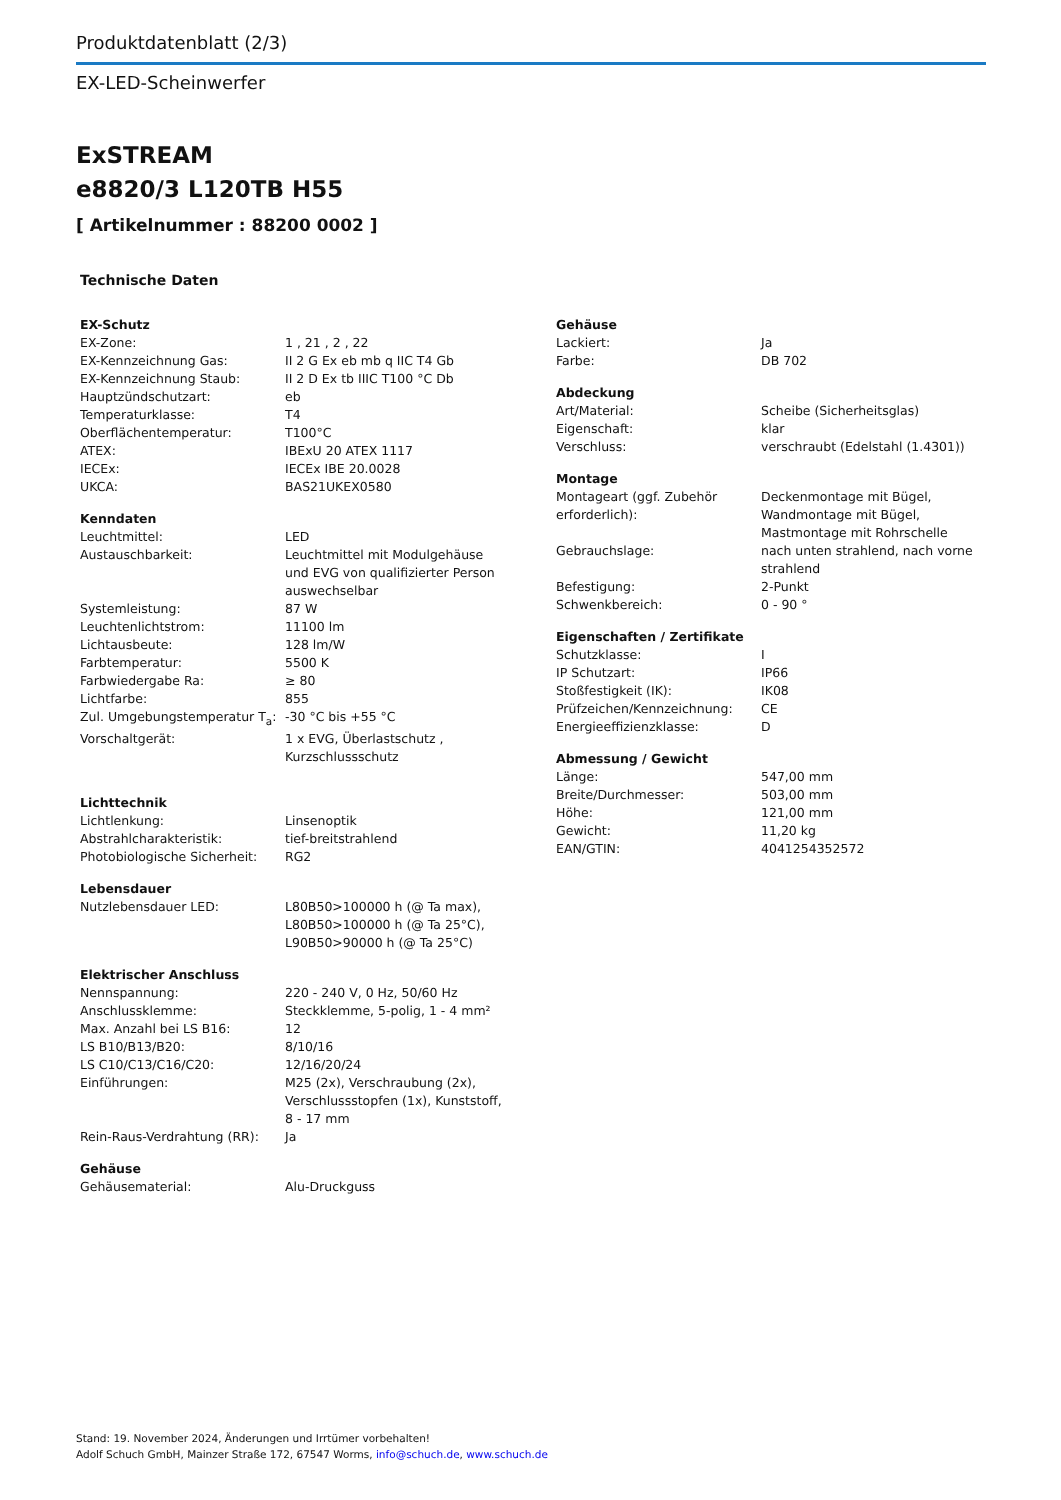Produktdatenblatt (2/3)
EX-LED-Scheinwerfer
ExSTREAM
e8820/3 L120TB H55
[ Artikelnummer : 88200 0002 ]
Technische Daten
| EX-Schutz | |
| EX-Zone: | 1 , 21 , 2 , 22 |
| EX-Kennzeichnung Gas: | II 2 G Ex eb mb q IIC T4 Gb |
| EX-Kennzeichnung Staub: | II 2 D Ex tb IIIC T100 °C Db |
| Hauptzündschutzart: | eb |
| Temperaturklasse: | T4 |
| Oberflächentemperatur: | T100°C |
| ATEX: | IBExU 20 ATEX 1117 |
| IECEx: | IECEx IBE 20.0028 |
| UKCA: | BAS21UKEX0580 |
| Kenndaten | |
| Leuchtmittel: | LED |
| Austauschbarkeit: | Leuchtmittel mit Modulgehäuse und EVG von qualifizierter Person auswechselbar |
| Systemleistung: | 87 W |
| Leuchtenlichtstrom: | 11100 lm |
| Lichtausbeute: | 128 lm/W |
| Farbtemperatur: | 5500 K |
| Farbwiedergabe Ra: | ≥ 80 |
| Lichtfarbe: | 855 |
| Zul. Umgebungstemperatur T<sub>a</sub>: | -30 °C bis +55 °C |
| Vorschaltgerät: | 1 x EVG, Überlastschutz , Kurzschlussschutz |
| Lichttechnik | |
| Lichtlenkung: | Linsenoptik |
| Abstrahlcharakteristik: | tief-breitstrahlend |
| Photobiologische Sicherheit: | RG2 |
| Lebensdauer | |
| Nutzlebensdauer LED: | L80B50>100000 h (@ Ta max), L80B50>100000 h (@ Ta 25°C), L90B50>90000 h (@ Ta 25°C) |
| Elektrischer Anschluss | |
| Nennspannung: | 220 - 240 V, 0 Hz, 50/60 Hz |
| Anschlussklemme: | Steckklemme, 5-polig, 1 - 4 mm² |
| Max. Anzahl bei LS B16: | 12 |
| LS B10/B13/B20: | 8/10/16 |
| LS C10/C13/C16/C20: | 12/16/20/24 |
| Einführungen: | M25 (2x), Verschraubung (2x), Verschlussstopfen (1x), Kunststoff, 8 - 17 mm |
| Rein-Raus-Verdrahtung (RR): | Ja |
| Gehäuse | |
| Gehäusematerial: | Alu-Druckguss |
| Gehäuse | |
| Lackiert: | Ja |
| Farbe: | DB 702 |
| Abdeckung | |
| Art/Material: | Scheibe (Sicherheitsglas) |
| Eigenschaft: | klar |
| Verschluss: | verschraubt (Edelstahl (1.4301)) |
| Montage | |
| Montageart (ggf. Zubehör erforderlich): | Deckenmontage mit Bügel, Wandmontage mit Bügel, Mastmontage mit Rohrschelle |
| Gebrauchslage: | nach unten strahlend, nach vorne strahlend |
| Befestigung: | 2-Punkt |
| Schwenkbereich: | 0 - 90 ° |
| Eigenschaften / Zertifikate | |
| Schutzklasse: | I |
| IP Schutzart: | IP66 |
| Stoßfestigkeit (IK): | IK08 |
| Prüfzeichen/Kennzeichnung: | CE |
| Energieeffizienzklasse: | D |
| Abmessung / Gewicht | |
| Länge: | 547,00 mm |
| Breite/Durchmesser: | 503,00 mm |
| Höhe: | 121,00 mm |
| Gewicht: | 11,20 kg |
| EAN/GTIN: | 4041254352572 |
Stand: 19. November 2024, Änderungen und Irrtümer vorbehalten!
Adolf Schuch GmbH, Mainzer Straße 172, 67547 Worms, info@schuch.de, www.schuch.de